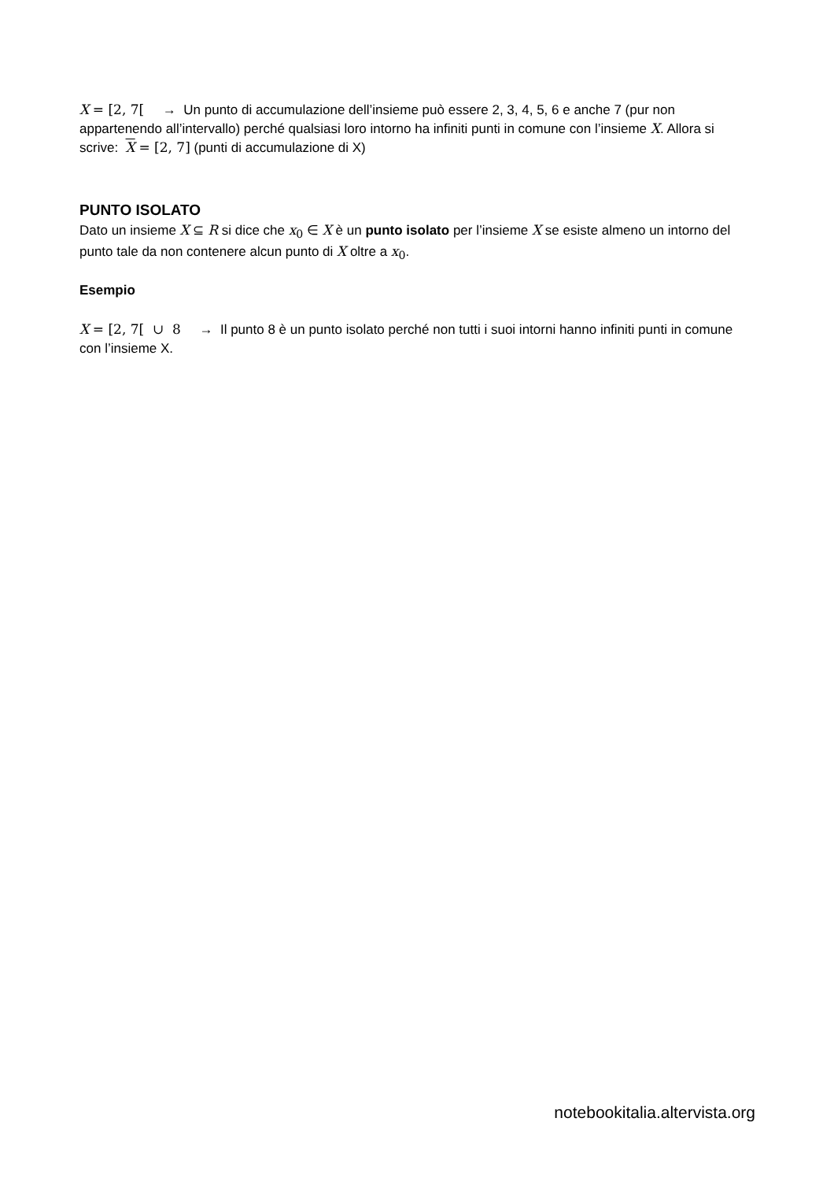X = [2, 7[ → Un punto di accumulazione dell’insieme può essere 2, 3, 4, 5, 6 e anche 7 (pur non appartenendo all’intervallo) perché qualsiasi loro intorno ha infiniti punti in comune con l’insieme X. Allora si scrive: X = [2, 7] (punti di accumulazione di X)
PUNTO ISOLATO
Dato un insieme X ⊆ R si dice che x<sub>0</sub> ∈ X è un punto isolato per l’insieme X se esiste almeno un intorno del punto tale da non contenere alcun punto di X oltre a x<sub>0</sub>.
Esempio
X = [2, 7[ ∪ 8 → Il punto 8 è un punto isolato perché non tutti i suoi intorni hanno infiniti punti in comune con l’insieme X.
notebookitalia.altervista.org